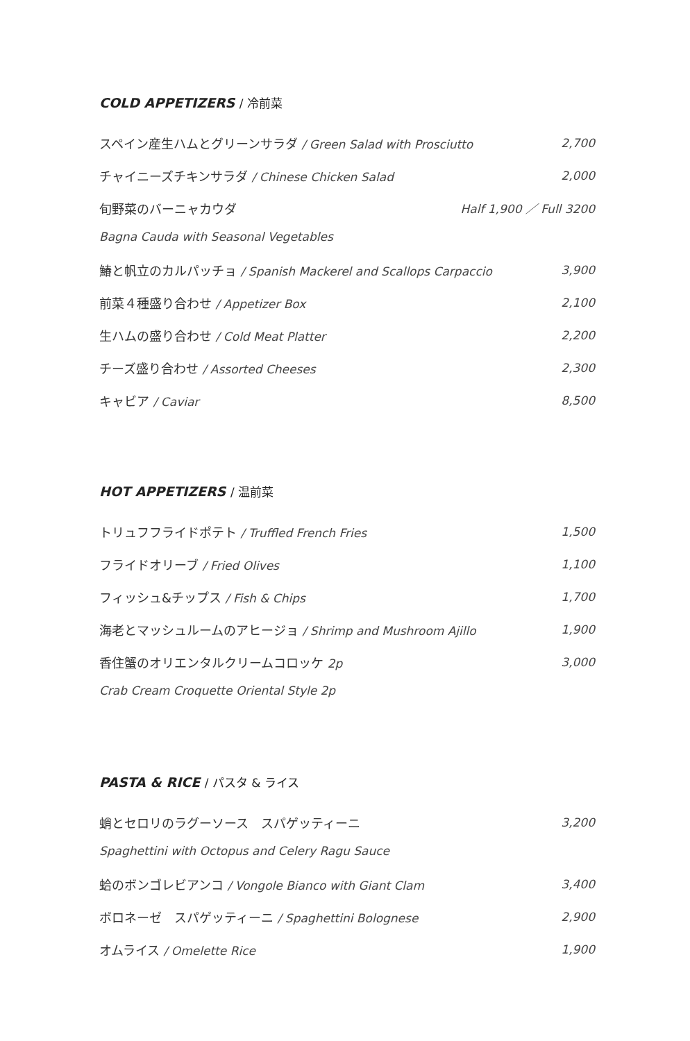COLD APPETIZERS / 冷前菜
スペイン産生ハムとグリーンサラダ / Green Salad with Prosciutto
2,700
チャイニーズチキンサラダ / Chinese Chicken Salad
2,000
旬野菜のバーニャカウダ Half 1,900 ／ Full 3200
Bagna Cauda with Seasonal Vegetables
鰆と帆立のカルパッチョ / Spanish Mackerel and Scallops Carpaccio
3,900
前菜４種盛り合わせ / Appetizer Box
2,100
生ハムの盛り合わせ / Cold Meat Platter
2,200
チーズ盛り合わせ / Assorted Cheeses
2,300
キャビア / Caviar 8,500
HOT APPETIZERS / 温前菜
トリュフフライドポテト / Truffled French Fries
1,500
フライドオリーブ / Fried Olives 1,100
フィッシュ&チップス / Fish & Chips
1,700
海老とマッシュルームのアヒージョ / Shrimp and Mushroom Ajillo
1,900
香住蟹のオリエンタルクリームコロッケ 2p
3,000
Crab Cream Croquette Oriental Style 2p
PASTA & RICE / パスタ & ライス
蛸とセロリのラグーソース　スパゲッティーニ
3,200
Spaghettini with Octopus and Celery Ragu Sauce
蛤のボンゴレビアンコ / Vongole Bianco with Giant Clam
3,400
ボロネーゼ　スパゲッティーニ / Spaghettini Bolognese
2,900
オムライス / Omelette Rice 1,900